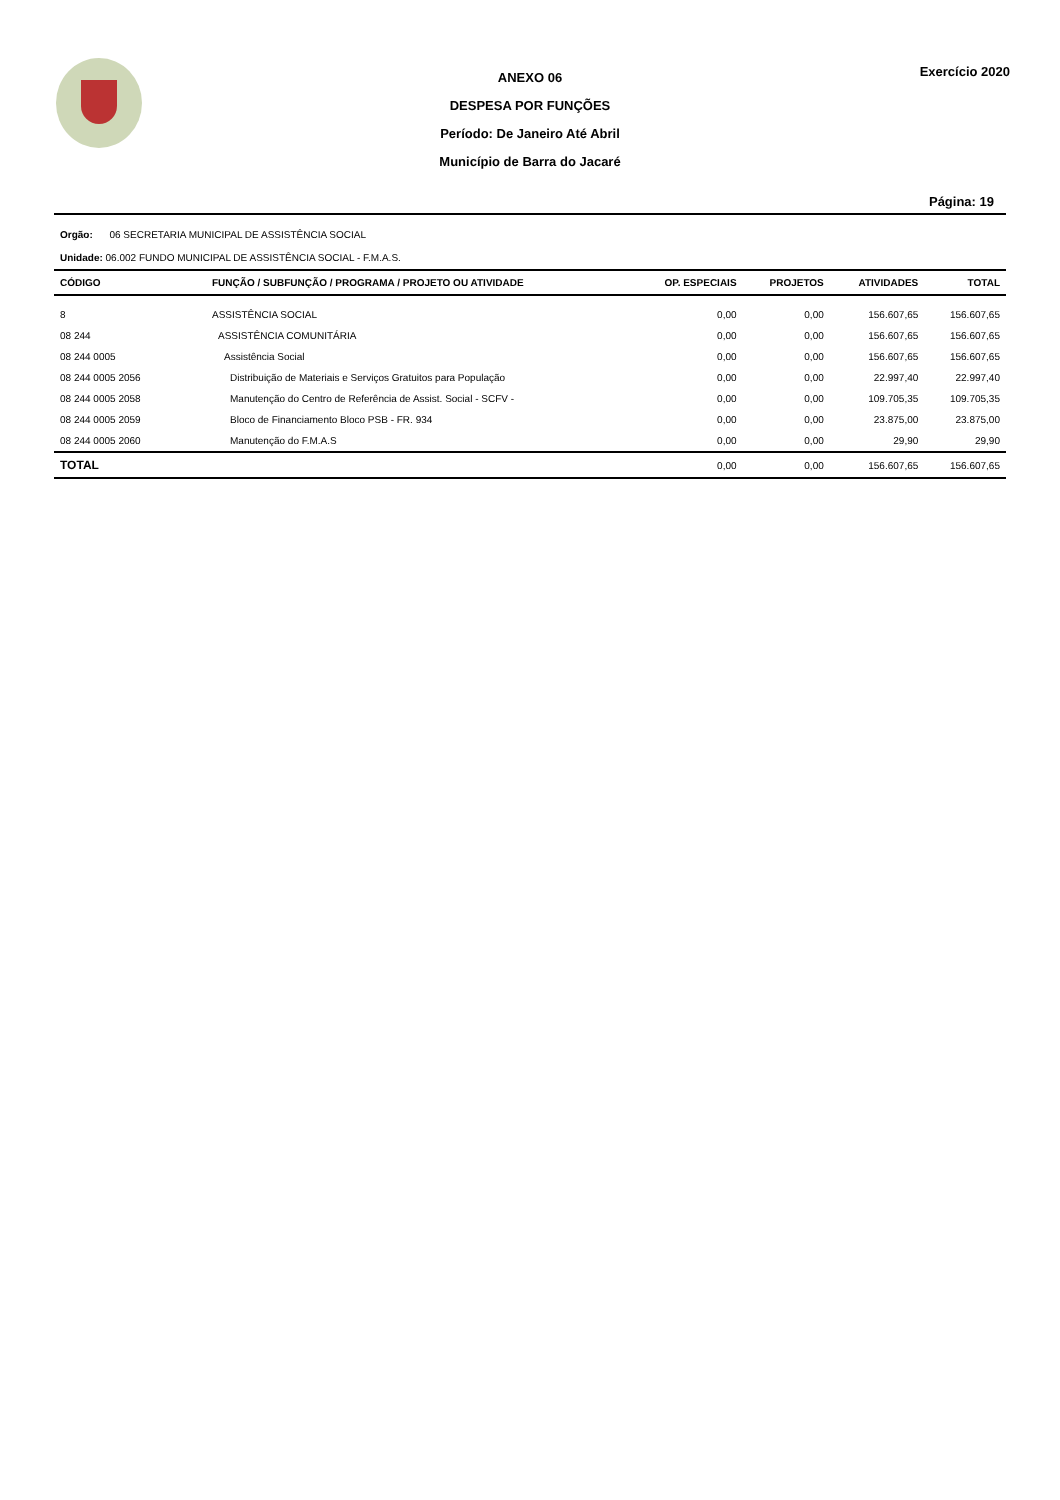ANEXO 06
DESPESA POR FUNÇÕES
Período: De Janeiro Até Abril
Município de Barra do Jacaré
Exercício 2020
Página: 19
Orgão: 06 SECRETARIA MUNICIPAL DE ASSISTÊNCIA SOCIAL
Unidade: 06.002 FUNDO MUNICIPAL DE ASSISTÊNCIA SOCIAL - F.M.A.S.
| CÓDIGO | FUNÇÃO / SUBFUNÇÃO / PROGRAMA / PROJETO OU ATIVIDADE | OP. ESPECIAIS | PROJETOS | ATIVIDADES | TOTAL |
| --- | --- | --- | --- | --- | --- |
| 8 | ASSISTÊNCIA SOCIAL | 0,00 | 0,00 | 156.607,65 | 156.607,65 |
| 08 244 | ASSISTÊNCIA COMUNITÁRIA | 0,00 | 0,00 | 156.607,65 | 156.607,65 |
| 08 244 0005 | Assistência Social | 0,00 | 0,00 | 156.607,65 | 156.607,65 |
| 08 244 0005 2056 | Distribuição de Materiais e Serviços Gratuitos para População | 0,00 | 0,00 | 22.997,40 | 22.997,40 |
| 08 244 0005 2058 | Manutenção do Centro de Referência de Assist. Social - SCFV - | 0,00 | 0,00 | 109.705,35 | 109.705,35 |
| 08 244 0005 2059 | Bloco de Financiamento Bloco PSB - FR. 934 | 0,00 | 0,00 | 23.875,00 | 23.875,00 |
| 08 244 0005 2060 | Manutenção do F.M.A.S | 0,00 | 0,00 | 29,90 | 29,90 |
| TOTAL | | 0,00 | 0,00 | 156.607,65 | 156.607,65 |